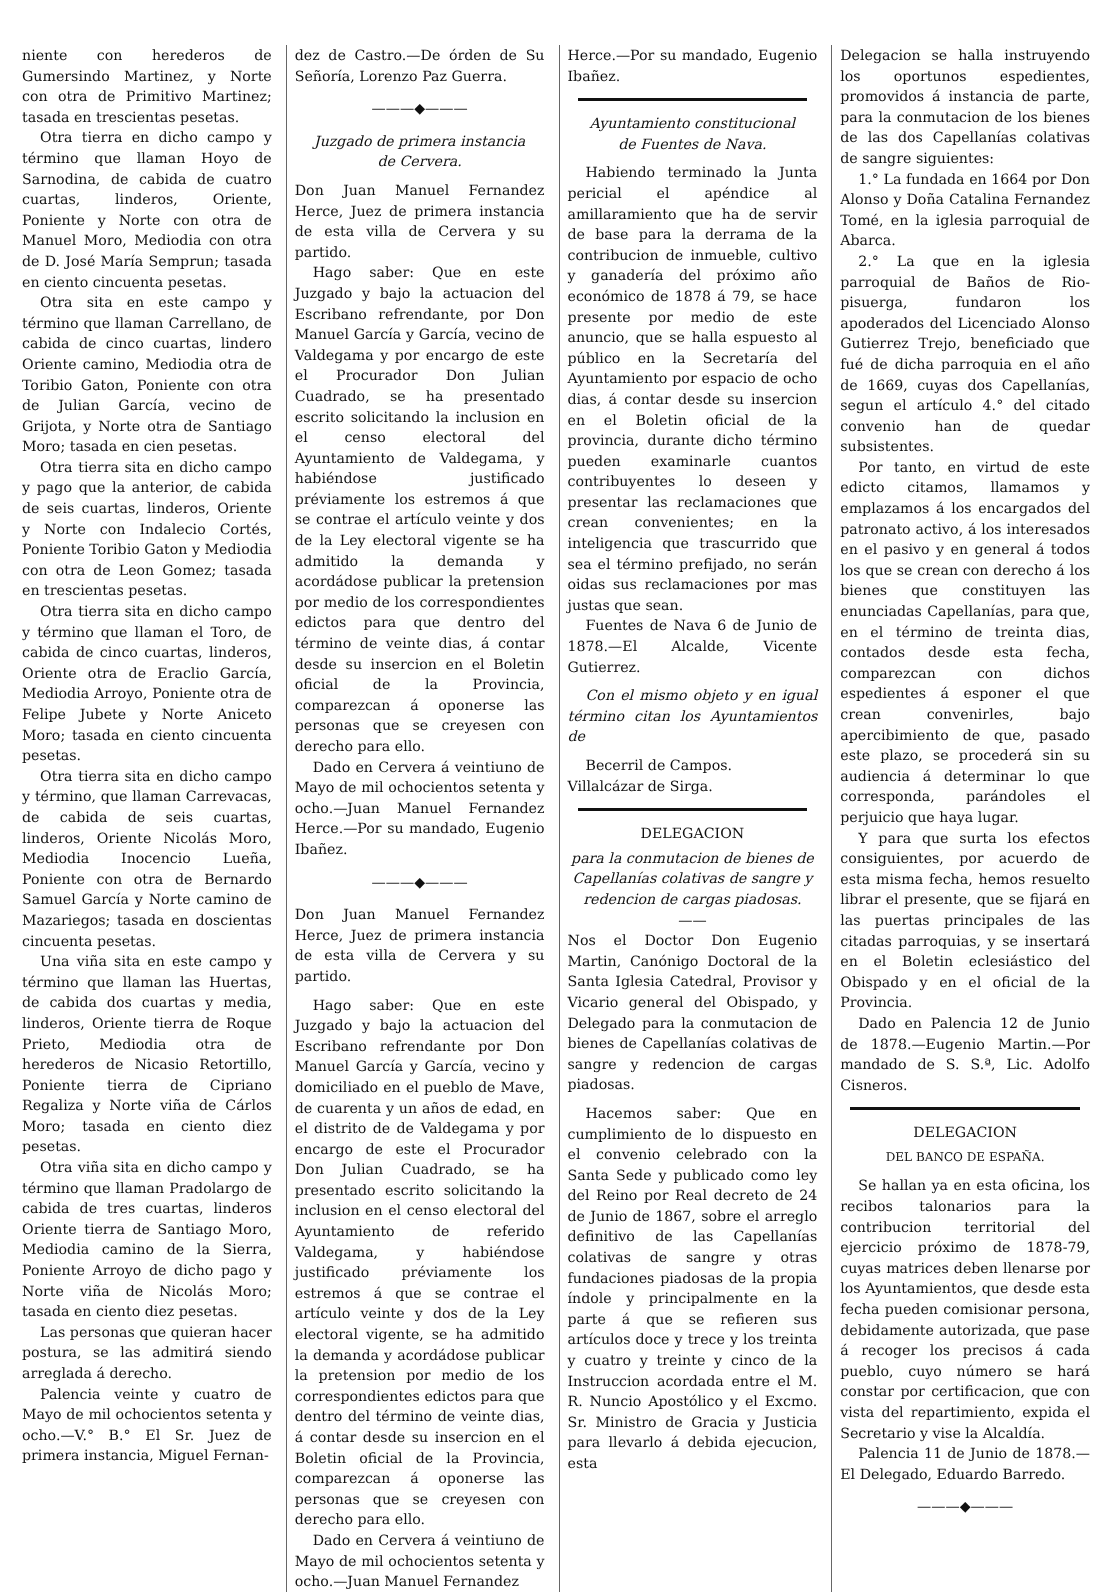niente con herederos de Gumersindo Martinez, y Norte con otra de Primitivo Martinez; tasada en trescientas pesetas.
Otra tierra en dicho campo y término que llaman Hoyo de Sarnodina, de cabida de cuatro cuartas, linderos, Oriente, Poniente y Norte con otra de Manuel Moro, Mediodia con otra de D. José María Semprun; tasada en ciento cincuenta pesetas.
Otra sita en este campo y término que llaman Carrellano, de cabida de cinco cuartas, lindero Oriente camino, Mediodia otra de Toribio Gaton, Poniente con otra de Julian García, vecino de Grijota, y Norte otra de Santiago Moro; tasada en cien pesetas.
Otra tierra sita en dicho campo y pago que la anterior, de cabida de seis cuartas, linderos, Oriente y Norte con Indalecio Cortés, Poniente Toribio Gaton y Mediodia con otra de Leon Gomez; tasada en trescientas pesetas.
Otra tierra sita en dicho campo y término que llaman el Toro, de cabida de cinco cuartas, linderos, Oriente otra de Eraclio García, Mediodia Arroyo, Poniente otra de Felipe Jubete y Norte Aniceto Moro; tasada en ciento cincuenta pesetas.
Otra tierra sita en dicho campo y término, que llaman Carrevacas, de cabida de seis cuartas, linderos, Oriente Nicolás Moro, Mediodia Inocencio Lueña, Poniente con otra de Bernardo Samuel García y Norte camino de Mazariegos; tasada en doscientas cincuenta pesetas.
Una viña sita en este campo y término que llaman las Huertas, de cabida dos cuartas y media, linderos, Oriente tierra de Roque Prieto, Mediodia otra de herederos de Nicasio Retortillo, Poniente tierra de Cipriano Regaliza y Norte viña de Cárlos Moro; tasada en ciento diez pesetas.
Otra viña sita en dicho campo y término que llaman Pradolargo de cabida de tres cuartas, linderos Oriente tierra de Santiago Moro, Mediodia camino de la Sierra, Poniente Arroyo de dicho pago y Norte viña de Nicolás Moro; tasada en ciento diez pesetas.
Las personas que quieran hacer postura, se las admitirá siendo arreglada á derecho.
Palencia veinte y cuatro de Mayo de mil ochocientos setenta y ocho.—V.° B.° El Sr. Juez de primera instancia, Miguel Fernan-
dez de Castro.—De órden de Su Señoría, Lorenzo Paz Guerra.
———◆———
Juzgado de primera instancia
de Cervera.
Don Juan Manuel Fernandez Herce, Juez de primera instancia de esta villa de Cervera y su partido.
Hago saber: Que en este Juzgado y bajo la actuacion del Escribano refrendante, por Don Manuel García y García, vecino de Valdegama y por encargo de este el Procurador Don Julian Cuadrado, se ha presentado escrito solicitando la inclusion en el censo electoral del Ayuntamiento de Valdegama, y habiéndose justificado préviamente los estremos á que se contrae el artículo veinte y dos de la Ley electoral vigente se ha admitido la demanda y acordádose publicar la pretension por medio de los correspondientes edictos para que dentro del término de veinte dias, á contar desde su insercion en el Boletin oficial de la Provincia, comparezcan á oponerse las personas que se creyesen con derecho para ello.
Dado en Cervera á veintiuno de Mayo de mil ochocientos setenta y ocho.—Juan Manuel Fernandez Herce.—Por su mandado, Eugenio Ibañez.
———◆———
Don Juan Manuel Fernandez Herce, Juez de primera instancia de esta villa de Cervera y su partido.
Hago saber: Que en este Juzgado y bajo la actuacion del Escribano refrendante por Don Manuel García y García, vecino y domiciliado en el pueblo de Mave, de cuarenta y un años de edad, en el distrito de de Valdegama y por encargo de este el Procurador Don Julian Cuadrado, se ha presentado escrito solicitando la inclusion en el censo electoral del Ayuntamiento de referido Valdegama, y habiéndose justificado préviamente los estremos á que se contrae el artículo veinte y dos de la Ley electoral vigente, se ha admitido la demanda y acordádose publicar la pretension por medio de los correspondientes edictos para que dentro del término de veinte dias, á contar desde su insercion en el Boletin oficial de la Provincia, comparezcan á oponerse las personas que se creyesen con derecho para ello.
Dado en Cervera á veintiuno de Mayo de mil ochocientos setenta y ocho.—Juan Manuel Fernandez
Herce.—Por su mandado, Eugenio Ibañez.
Ayuntamiento constitucional
de Fuentes de Nava.
Habiendo terminado la Junta pericial el apéndice al amillaramiento que ha de servir de base para la derrama de la contribucion de inmueble, cultivo y ganadería del próximo año económico de 1878 á 79, se hace presente por medio de este anuncio, que se halla espuesto al público en la Secretaría del Ayuntamiento por espacio de ocho dias, á contar desde su insercion en el Boletin oficial de la provincia, durante dicho término pueden examinarle cuantos contribuyentes lo deseen y presentar las reclamaciones que crean convenientes; en la inteligencia que trascurrido que sea el término prefijado, no serán oidas sus reclamaciones por mas justas que sean.
Fuentes de Nava 6 de Junio de 1878.—El Alcalde, Vicente Gutierrez.
Con el mismo objeto y en igual término citan los Ayuntamientos de
Becerril de Campos.
Villalcázar de Sirga.
DELEGACION
para la conmutacion de bienes de Capellanías colativas de sangre y redencion de cargas piadosas.
——
Nos el Doctor Don Eugenio Martin, Canónigo Doctoral de la Santa Iglesia Catedral, Provisor y Vicario general del Obispado, y Delegado para la conmutacion de bienes de Capellanías colativas de sangre y redencion de cargas piadosas.
Hacemos saber: Que en cumplimiento de lo dispuesto en el convenio celebrado con la Santa Sede y publicado como ley del Reino por Real decreto de 24 de Junio de 1867, sobre el arreglo definitivo de las Capellanías colativas de sangre y otras fundaciones piadosas de la propia índole y principalmente en la parte á que se refieren sus artículos doce y trece y los treinta y cuatro y treinte y cinco de la Instruccion acordada entre el M. R. Nuncio Apostólico y el Excmo. Sr. Ministro de Gracia y Justicia para llevarlo á debida ejecucion, esta
Delegacion se halla instruyendo los oportunos espedientes, promovidos á instancia de parte, para la conmutacion de los bienes de las dos Capellanías colativas de sangre siguientes:
1.° La fundada en 1664 por Don Alonso y Doña Catalina Fernandez Tomé, en la iglesia parroquial de Abarca.
2.° La que en la iglesia parroquial de Baños de Rio-pisuerga, fundaron los apoderados del Licenciado Alonso Gutierrez Trejo, beneficiado que fué de dicha parroquia en el año de 1669, cuyas dos Capellanías, segun el artículo 4.° del citado convenio han de quedar subsistentes.
Por tanto, en virtud de este edicto citamos, llamamos y emplazamos á los encargados del patronato activo, á los interesados en el pasivo y en general á todos los que se crean con derecho á los bienes que constituyen las enunciadas Capellanías, para que, en el término de treinta dias, contados desde esta fecha, comparezcan con dichos espedientes á esponer el que crean convenirles, bajo apercibimiento de que, pasado este plazo, se procederá sin su audiencia á determinar lo que corresponda, parándoles el perjuicio que haya lugar.
Y para que surta los efectos consiguientes, por acuerdo de esta misma fecha, hemos resuelto librar el presente, que se fijará en las puertas principales de las citadas parroquias, y se insertará en el Boletin eclesiástico del Obispado y en el oficial de la Provincia.
Dado en Palencia 12 de Junio de 1878.—Eugenio Martin.—Por mandado de S. S.ª, Lic. Adolfo Cisneros.
DELEGACION
DEL BANCO DE ESPAÑA.
Se hallan ya en esta oficina, los recibos talonarios para la contribucion territorial del ejercicio próximo de 1878-79, cuyas matrices deben llenarse por los Ayuntamientos, que desde esta fecha pueden comisionar persona, debidamente autorizada, que pase á recoger los precisos á cada pueblo, cuyo número se hará constar por certificacion, que con vista del repartimiento, expida el Secretario y vise la Alcaldía.
Palencia 11 de Junio de 1878.—El Delegado, Eduardo Barredo.
———◆———